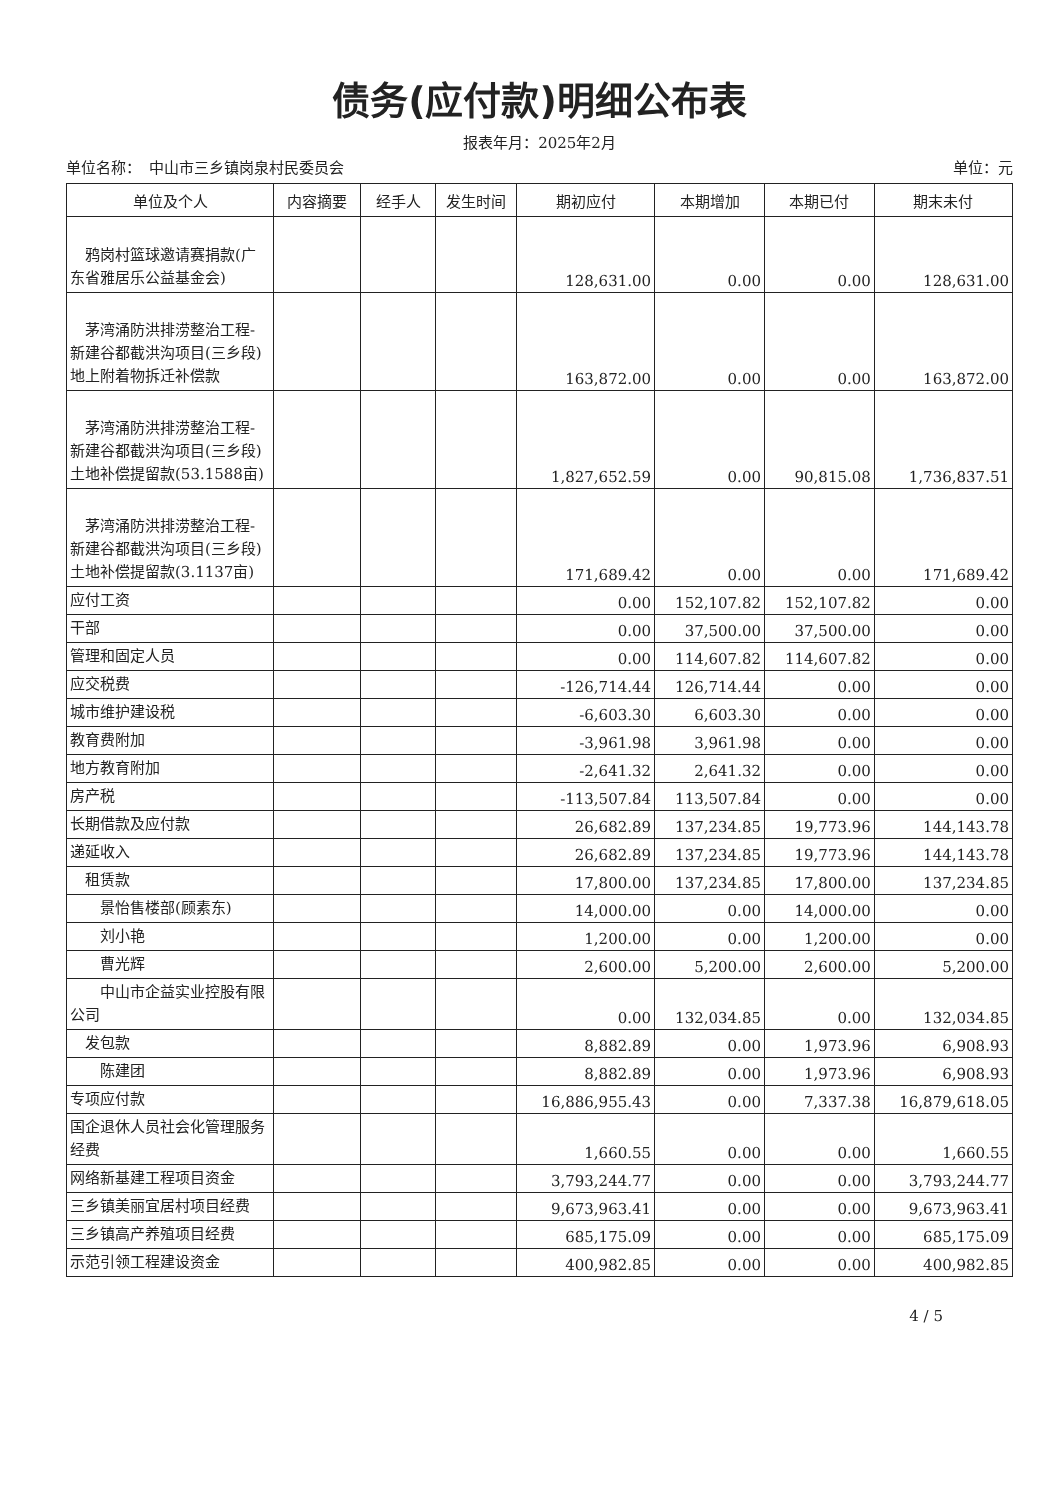债务(应付款)明细公布表
报表年月：2025年2月
单位名称：　中山市三乡镇岗泉村民委员会 单位：元
| 单位及个人 | 内容摘要 | 经手人 | 发生时间 | 期初应付 | 本期增加 | 本期已付 | 期末未付 |
| --- | --- | --- | --- | --- | --- | --- | --- |
| 鸦岗村篮球邀请赛捐款(广东省雅居乐公益基金会) | | | | 128,631.00 | 0.00 | 0.00 | 128,631.00 |
| 茅湾涌防洪排涝整治工程-新建谷都截洪沟项目(三乡段)地上附着物拆迁补偿款 | | | | 163,872.00 | 0.00 | 0.00 | 163,872.00 |
| 茅湾涌防洪排涝整治工程-新建谷都截洪沟项目(三乡段)土地补偿提留款(53.1588亩) | | | | 1,827,652.59 | 0.00 | 90,815.08 | 1,736,837.51 |
| 茅湾涌防洪排涝整治工程-新建谷都截洪沟项目(三乡段)土地补偿提留款(3.1137亩) | | | | 171,689.42 | 0.00 | 0.00 | 171,689.42 |
| 应付工资 | | | | 0.00 | 152,107.82 | 152,107.82 | 0.00 |
| 干部 | | | | 0.00 | 37,500.00 | 37,500.00 | 0.00 |
| 管理和固定人员 | | | | 0.00 | 114,607.82 | 114,607.82 | 0.00 |
| 应交税费 | | | | -126,714.44 | 126,714.44 | 0.00 | 0.00 |
| 城市维护建设税 | | | | -6,603.30 | 6,603.30 | 0.00 | 0.00 |
| 教育费附加 | | | | -3,961.98 | 3,961.98 | 0.00 | 0.00 |
| 地方教育附加 | | | | -2,641.32 | 2,641.32 | 0.00 | 0.00 |
| 房产税 | | | | -113,507.84 | 113,507.84 | 0.00 | 0.00 |
| 长期借款及应付款 | | | | 26,682.89 | 137,234.85 | 19,773.96 | 144,143.78 |
| 递延收入 | | | | 26,682.89 | 137,234.85 | 19,773.96 | 144,143.78 |
| 租赁款 | | | | 17,800.00 | 137,234.85 | 17,800.00 | 137,234.85 |
| 景怡售楼部(顾素东) | | | | 14,000.00 | 0.00 | 14,000.00 | 0.00 |
| 刘小艳 | | | | 1,200.00 | 0.00 | 1,200.00 | 0.00 |
| 曹光辉 | | | | 2,600.00 | 5,200.00 | 2,600.00 | 5,200.00 |
| 中山市企益实业控股有限公司 | | | | 0.00 | 132,034.85 | 0.00 | 132,034.85 |
| 发包款 | | | | 8,882.89 | 0.00 | 1,973.96 | 6,908.93 |
| 陈建团 | | | | 8,882.89 | 0.00 | 1,973.96 | 6,908.93 |
| 专项应付款 | | | | 16,886,955.43 | 0.00 | 7,337.38 | 16,879,618.05 |
| 国企退休人员社会化管理服务经费 | | | | 1,660.55 | 0.00 | 0.00 | 1,660.55 |
| 网络新基建工程项目资金 | | | | 3,793,244.77 | 0.00 | 0.00 | 3,793,244.77 |
| 三乡镇美丽宜居村项目经费 | | | | 9,673,963.41 | 0.00 | 0.00 | 9,673,963.41 |
| 三乡镇高产养殖项目经费 | | | | 685,175.09 | 0.00 | 0.00 | 685,175.09 |
| 示范引领工程建设资金 | | | | 400,982.85 | 0.00 | 0.00 | 400,982.85 |
4 / 5